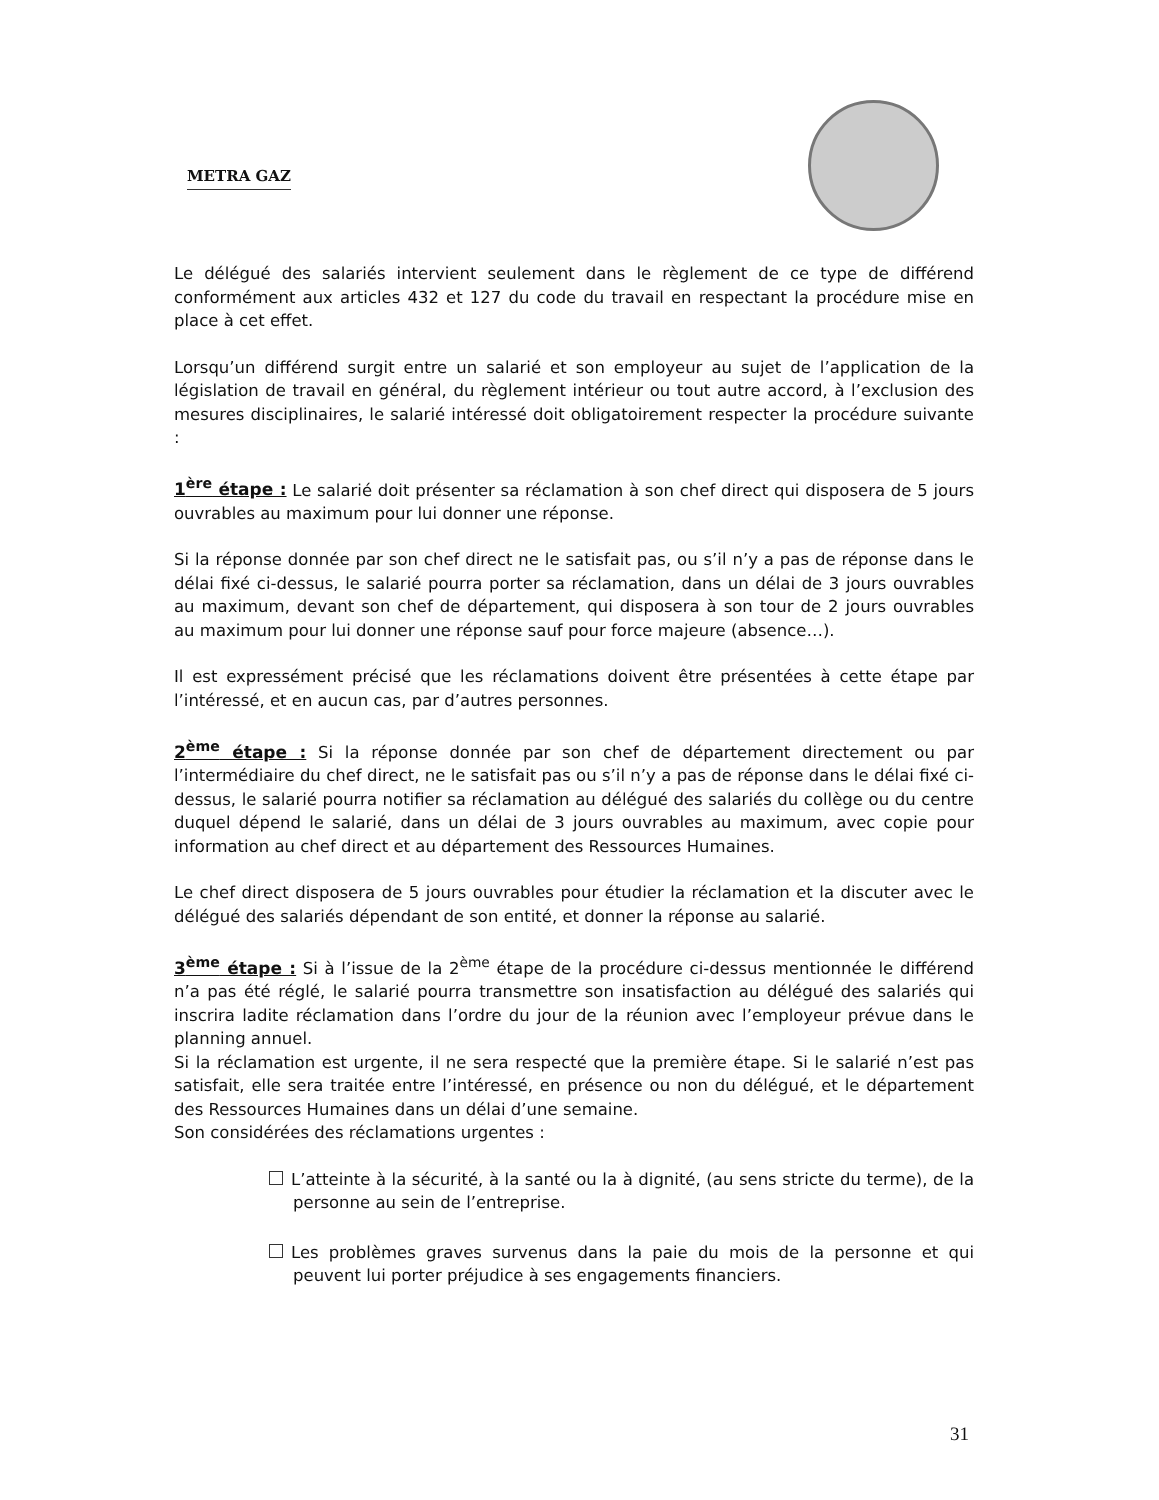METRA GAZ
Le délégué des salariés intervient seulement dans le règlement de ce type de différend conformément aux articles 432 et 127 du code du travail en respectant la procédure mise en place à cet effet.
Lorsqu’un différend surgit entre un salarié et son employeur au sujet de l’application de la législation de travail en général, du règlement intérieur ou tout autre accord, à l’exclusion des mesures disciplinaires, le salarié intéressé doit obligatoirement respecter la procédure suivante :
1<sup>ère</sup> étape : Le salarié doit présenter sa réclamation à son chef direct qui disposera de 5 jours ouvrables au maximum pour lui donner une réponse.
Si la réponse donnée par son chef direct ne le satisfait pas, ou s’il n’y a pas de réponse dans le délai fixé ci-dessus, le salarié pourra porter sa réclamation, dans un délai de 3 jours ouvrables au maximum, devant son chef de département, qui disposera à son tour de 2 jours ouvrables au maximum pour lui donner une réponse sauf pour force majeure (absence…).
Il est expressément précisé que les réclamations doivent être présentées à cette étape par l’intéressé, et en aucun cas, par d’autres personnes.
2<sup>ème</sup> étape : Si la réponse donnée par son chef de département directement ou par l’intermédiaire du chef direct, ne le satisfait pas ou s’il n’y a pas de réponse dans le délai fixé ci-dessus, le salarié pourra notifier sa réclamation au délégué des salariés du collège ou du centre duquel dépend le salarié, dans un délai de 3 jours ouvrables au maximum, avec copie pour information au chef direct et au département des Ressources Humaines.
Le chef direct disposera de 5 jours ouvrables pour étudier la réclamation et la discuter avec le délégué des salariés dépendant de son entité, et donner la réponse au salarié.
3<sup>ème</sup> étape : Si à l’issue de la 2<sup>ème</sup> étape de la procédure ci-dessus mentionnée le différend n’a pas été réglé, le salarié pourra transmettre son insatisfaction au délégué des salariés qui inscrira ladite réclamation dans l’ordre du jour de la réunion avec l’employeur prévue dans le planning annuel.
Si la réclamation est urgente, il ne sera respecté que la première étape. Si le salarié n’est pas satisfait, elle sera traitée entre l’intéressé, en présence ou non du délégué, et le département des Ressources Humaines dans un délai d’une semaine.
Son considérées des réclamations urgentes :
L’atteinte à la sécurité, à la santé ou la à dignité, (au sens stricte du terme), de la personne au sein de l’entreprise.
Les problèmes graves survenus dans la paie du mois de la personne et qui peuvent lui porter préjudice à ses engagements financiers.
31